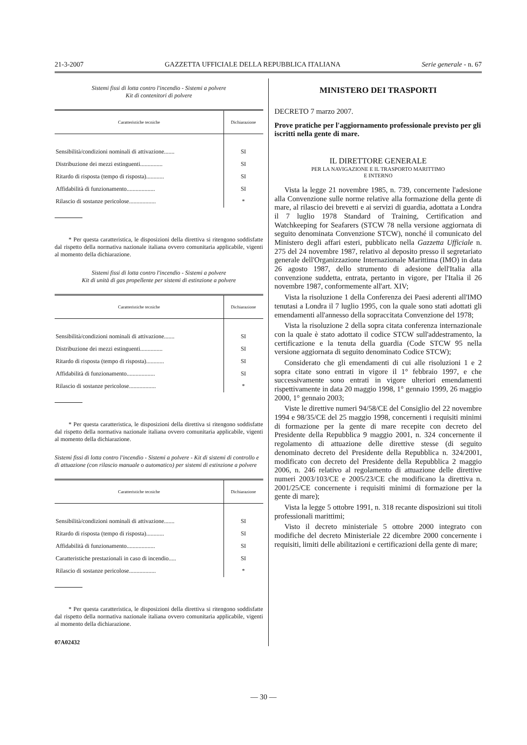21-3-2007 GAZZETTA UFFICIALE DELLA REPUBBLICA ITALIANA Serie generale - n. 67
Sistemi fissi di lotta contro l'incendio - Sistemi a polvere
Kit di contenitori di polvere
| Caratteristiche tecniche | Dichiarazione |
| --- | --- |
| Sensibilità/condizioni nominali di attivazione....... | SI |
| Distribuzione dei mezzi estinguenti............... | SI |
| Ritardo di risposta (tempo di risposta)............ | SI |
| Affidabilità di funzionamento................... | SI |
| Rilascio di sostanze pericolose.................. | * |
* Per questa caratteristica, le disposizioni della direttiva si ritengono soddisfatte dal rispetto della normativa nazionale italiana ovvero comunitaria applicabile, vigenti al momento della dichiarazione.
Sistemi fissi di lotta contro l'incendio - Sistemi a polvere
Kit di unità di gas propellente per sistemi di estinzione a polvere
| Caratteristiche tecniche | Dichiarazione |
| --- | --- |
| Sensibilità/condizioni nominali di attivazione....... | SI |
| Distribuzione dei mezzi estinguenti............... | SI |
| Ritardo di risposta (tempo di risposta)............ | SI |
| Affidabilità di funzionamento................... | SI |
| Rilascio di sostanze pericolose.................. | * |
* Per questa caratteristica, le disposizioni della direttiva si ritengono soddisfatte dal rispetto della normativa nazionale italiana ovvero comunitaria applicabile, vigenti al momento della dichiarazione.
Sistemi fissi di lotta contro l'incendio - Sistemi a polvere - Kit di sistemi di controllo e di attuazione (con rilascio manuale o automatico) per sistemi di estinzione a polvere
| Caratteristiche tecniche | Dichiarazione |
| --- | --- |
| Sensibilità/condizioni nominali di attivazione....... | SI |
| Ritardo di risposta (tempo di risposta)............ | SI |
| Affidabilità di funzionamento................... | SI |
| Caratteristiche prestazionali in caso di incendio..... | SI |
| Rilascio di sostanze pericolose.................. | * |
* Per questa caratteristica, le disposizioni della direttiva si ritengono soddisfatte dal rispetto della normativa nazionale italiana ovvero comunitaria applicabile, vigenti al momento della dichiarazione.
07A02432
MINISTERO DEI TRASPORTI
DECRETO 7 marzo 2007.
Prove pratiche per l'aggiornamento professionale previsto per gli iscritti nella gente di mare.
IL DIRETTORE GENERALE
PER LA NAVIGAZIONE E IL TRASPORTO MARITTIMO
E INTERNO
Vista la legge 21 novembre 1985, n. 739, concernente l'adesione alla Convenzione sulle norme relative alla formazione della gente di mare, al rilascio dei brevetti e ai servizi di guardia, adottata a Londra il 7 luglio 1978 Standard of Training, Certification and Watchkeeping for Seafarers (STCW 78 nella versione aggiornata di seguito denominata Convenzione STCW), nonché il comunicato del Ministero degli affari esteri, pubblicato nella Gazzetta Ufficiale n. 275 del 24 novembre 1987, relativo al deposito presso il segretariato generale dell'Organizzazione Internazionale Marittima (IMO) in data 26 agosto 1987, dello strumento di adesione dell'Italia alla convenzione suddetta, entrata, pertanto in vigore, per l'Italia il 26 novembre 1987, conformemente all'art. XIV;
Vista la risoluzione 1 della Conferenza dei Paesi aderenti all'IMO tenutasi a Londra il 7 luglio 1995, con la quale sono stati adottati gli emendamenti all'annesso della sopraccitata Convenzione del 1978;
Vista la risoluzione 2 della sopra citata conferenza internazionale con la quale è stato adottato il codice STCW sull'addestramento, la certificazione e la tenuta della guardia (Code STCW 95 nella versione aggiornata di seguito denominato Codice STCW);
Considerato che gli emendamenti di cui alle risoluzioni 1 e 2 sopra citate sono entrati in vigore il 1° febbraio 1997, e che successivamente sono entrati in vigore ulteriori emendamenti rispettivamente in data 20 maggio 1998, 1° gennaio 1999, 26 maggio 2000, 1° gennaio 2003;
Viste le direttive numeri 94/58/CE del Consiglio del 22 novembre 1994 e 98/35/CE del 25 maggio 1998, concernenti i requisiti minimi di formazione per la gente di mare recepite con decreto del Presidente della Repubblica 9 maggio 2001, n. 324 concernente il regolamento di attuazione delle direttive stesse (di seguito denominato decreto del Presidente della Repubblica n. 324/2001, modificato con decreto del Presidente della Repubblica 2 maggio 2006, n. 246 relativo al regolamento di attuazione delle direttive numeri 2003/103/CE e 2005/23/CE che modificano la direttiva n. 2001/25/CE concernente i requisiti minimi di formazione per la gente di mare);
Vista la legge 5 ottobre 1991, n. 318 recante disposizioni sui titoli professionali marittimi;
Visto il decreto ministeriale 5 ottobre 2000 integrato con modifiche del decreto Ministeriale 22 dicembre 2000 concernente i requisiti, limiti delle abilitazioni e certificazioni della gente di mare;
— 30 —